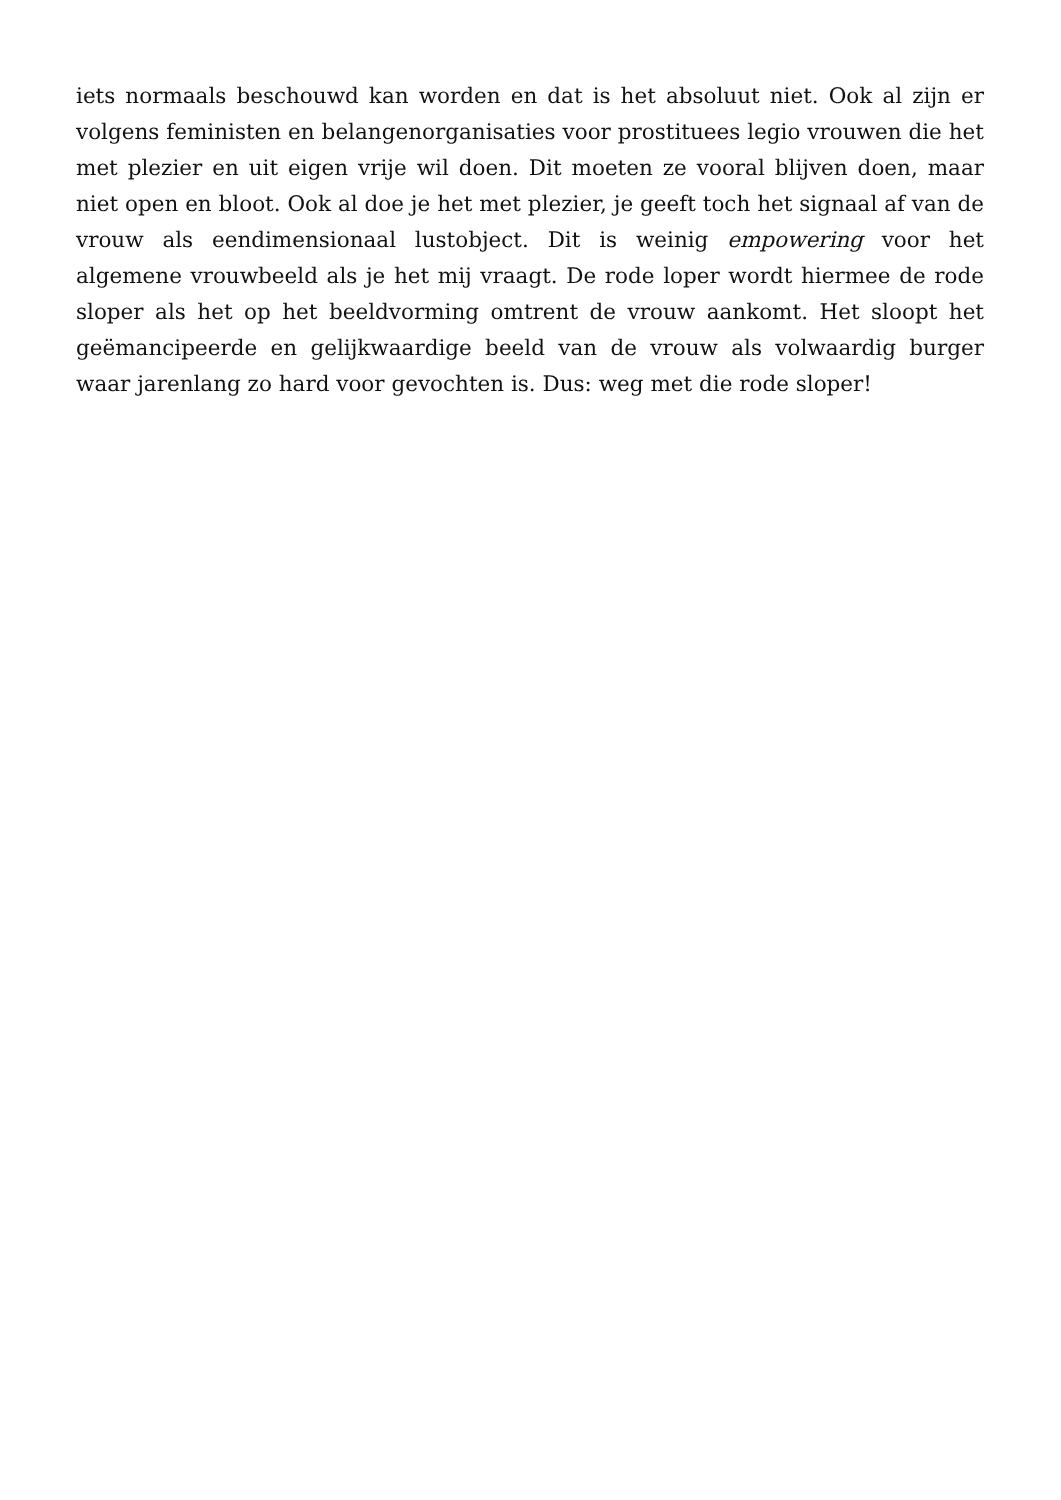iets normaals beschouwd kan worden en dat is het absoluut niet. Ook al zijn er volgens feministen en belangenorganisaties voor prostituees legio vrouwen die het met plezier en uit eigen vrije wil doen. Dit moeten ze vooral blijven doen, maar niet open en bloot. Ook al doe je het met plezier, je geeft toch het signaal af van de vrouw als eendimensionaal lustobject. Dit is weinig empowering voor het algemene vrouwbeeld als je het mij vraagt. De rode loper wordt hiermee de rode sloper als het op het beeldvorming omtrent de vrouw aankomt. Het sloopt het geëmancipeerde en gelijkwaardige beeld van de vrouw als volwaardig burger waar jarenlang zo hard voor gevochten is. Dus: weg met die rode sloper!